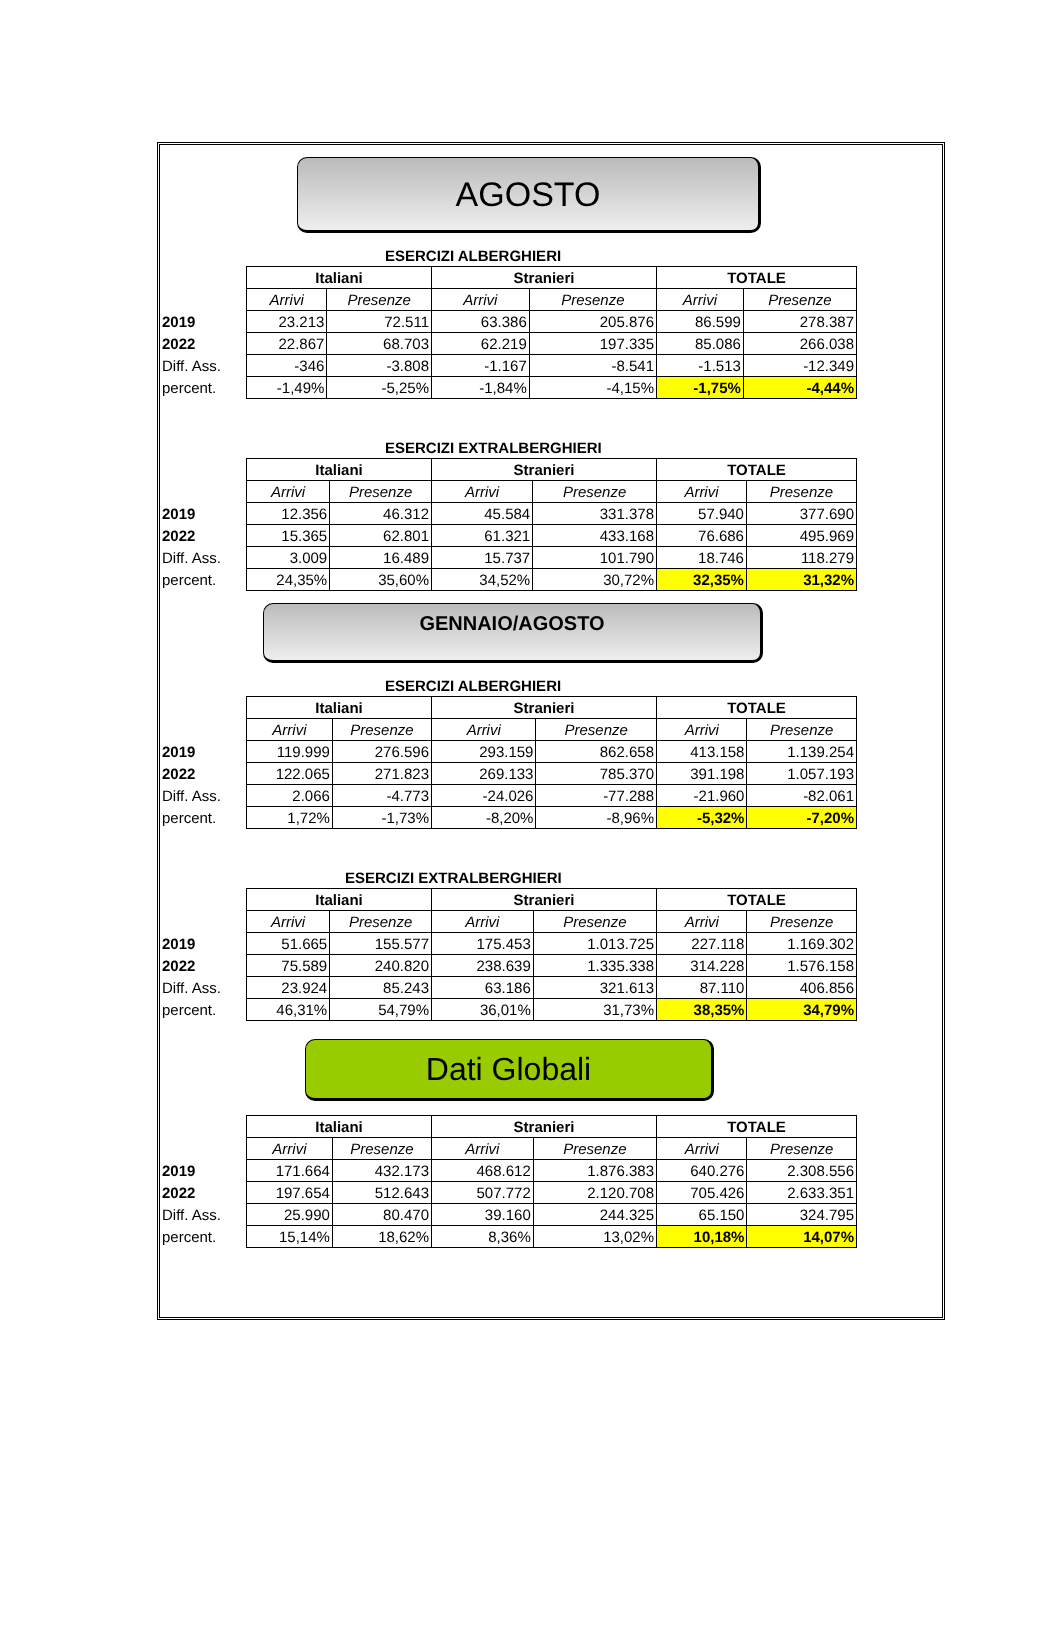AGOSTO
ESERCIZI ALBERGHIERI
| | Italiani | | Stranieri | | TOTALE | |
| | Arrivi | Presenze | Arrivi | Presenze | Arrivi | Presenze |
| 2019 | 23.213 | 72.511 | 63.386 | 205.876 | 86.599 | 278.387 |
| 2022 | 22.867 | 68.703 | 62.219 | 197.335 | 85.086 | 266.038 |
| Diff. Ass. | -346 | -3.808 | -1.167 | -8.541 | -1.513 | -12.349 |
| percent. | -1,49% | -5,25% | -1,84% | -4,15% | -1,75% | -4,44% |
ESERCIZI EXTRALBERGHIERI
| | Italiani | | Stranieri | | TOTALE | |
| | Arrivi | Presenze | Arrivi | Presenze | Arrivi | Presenze |
| 2019 | 12.356 | 46.312 | 45.584 | 331.378 | 57.940 | 377.690 |
| 2022 | 15.365 | 62.801 | 61.321 | 433.168 | 76.686 | 495.969 |
| Diff. Ass. | 3.009 | 16.489 | 15.737 | 101.790 | 18.746 | 118.279 |
| percent. | 24,35% | 35,60% | 34,52% | 30,72% | 32,35% | 31,32% |
GENNAIO/AGOSTO
ESERCIZI ALBERGHIERI
| | Italiani | | Stranieri | | TOTALE | |
| | Arrivi | Presenze | Arrivi | Presenze | Arrivi | Presenze |
| 2019 | 119.999 | 276.596 | 293.159 | 862.658 | 413.158 | 1.139.254 |
| 2022 | 122.065 | 271.823 | 269.133 | 785.370 | 391.198 | 1.057.193 |
| Diff. Ass. | 2.066 | -4.773 | -24.026 | -77.288 | -21.960 | -82.061 |
| percent. | 1,72% | -1,73% | -8,20% | -8,96% | -5,32% | -7,20% |
ESERCIZI EXTRALBERGHIERI
| | Italiani | | Stranieri | | TOTALE | |
| | Arrivi | Presenze | Arrivi | Presenze | Arrivi | Presenze |
| 2019 | 51.665 | 155.577 | 175.453 | 1.013.725 | 227.118 | 1.169.302 |
| 2022 | 75.589 | 240.820 | 238.639 | 1.335.338 | 314.228 | 1.576.158 |
| Diff. Ass. | 23.924 | 85.243 | 63.186 | 321.613 | 87.110 | 406.856 |
| percent. | 46,31% | 54,79% | 36,01% | 31,73% | 38,35% | 34,79% |
Dati Globali
| | Italiani | | Stranieri | | TOTALE | |
| | Arrivi | Presenze | Arrivi | Presenze | Arrivi | Presenze |
| 2019 | 171.664 | 432.173 | 468.612 | 1.876.383 | 640.276 | 2.308.556 |
| 2022 | 197.654 | 512.643 | 507.772 | 2.120.708 | 705.426 | 2.633.351 |
| Diff. Ass. | 25.990 | 80.470 | 39.160 | 244.325 | 65.150 | 324.795 |
| percent. | 15,14% | 18,62% | 8,36% | 13,02% | 10,18% | 14,07% |